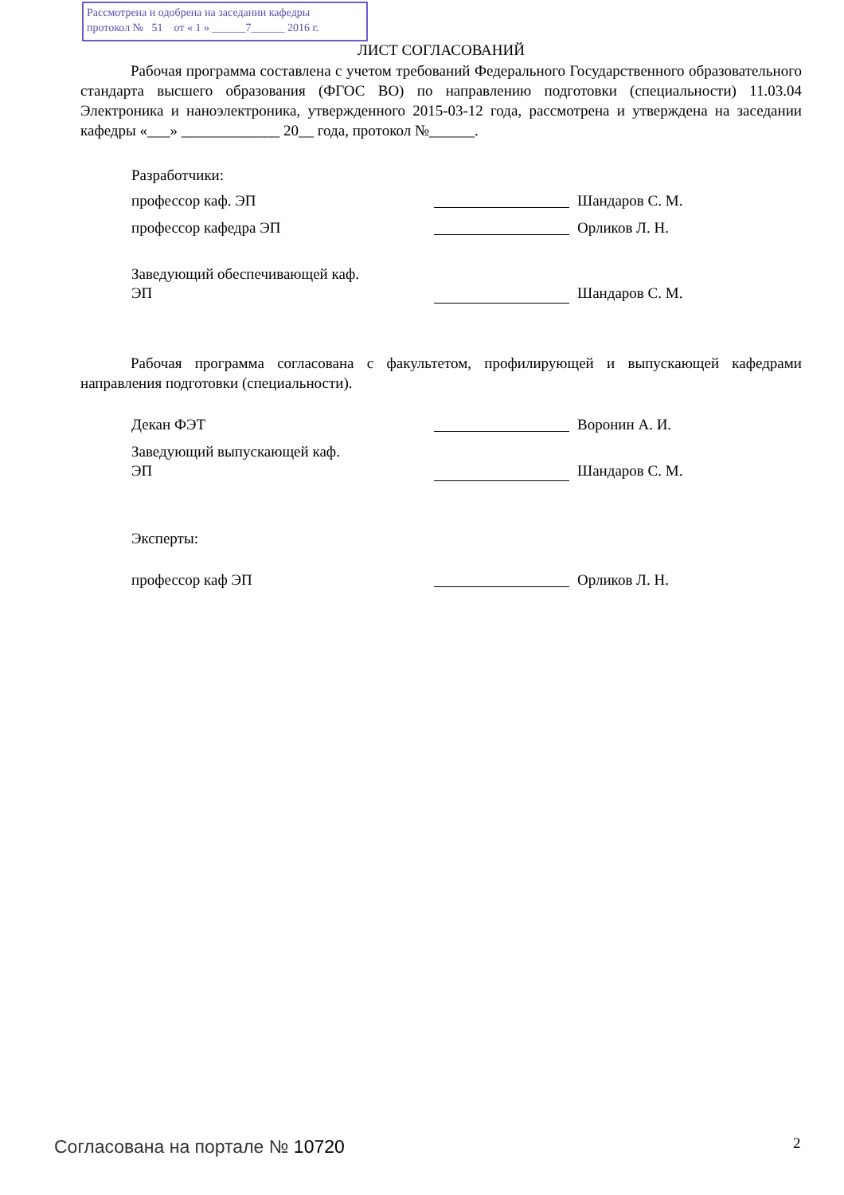Рассмотрена и одобрена на заседании кафедры
протокол № 51 от « 1 » ______7______ 2016 г.
ЛИСТ СОГЛАСОВАНИЙ
Рабочая программа составлена с учетом требований Федерального Государственного образовательного стандарта высшего образования (ФГОС ВО) по направлению подготовки (специальности) 11.03.04 Электроника и наноэлектроника, утвержденного 2015-03-12 года, рассмотрена и утверждена на заседании кафедры «___» _____________ 20__ года, протокол №______.
Разработчики:
профессор каф. ЭП Шандаров С. М.
профессор кафедра ЭП Орликов Л. Н.
Заведующий обеспечивающей каф.
ЭП Шандаров С. М.
Рабочая программа согласована с факультетом, профилирующей и выпускающей кафедрами направления подготовки (специальности).
Декан ФЭТ Воронин А. И.
Заведующий выпускающей каф.
ЭП Шандаров С. М.
Эксперты:
профессор каф ЭП Орликов Л. Н.
Согласована на портале № 10720 2